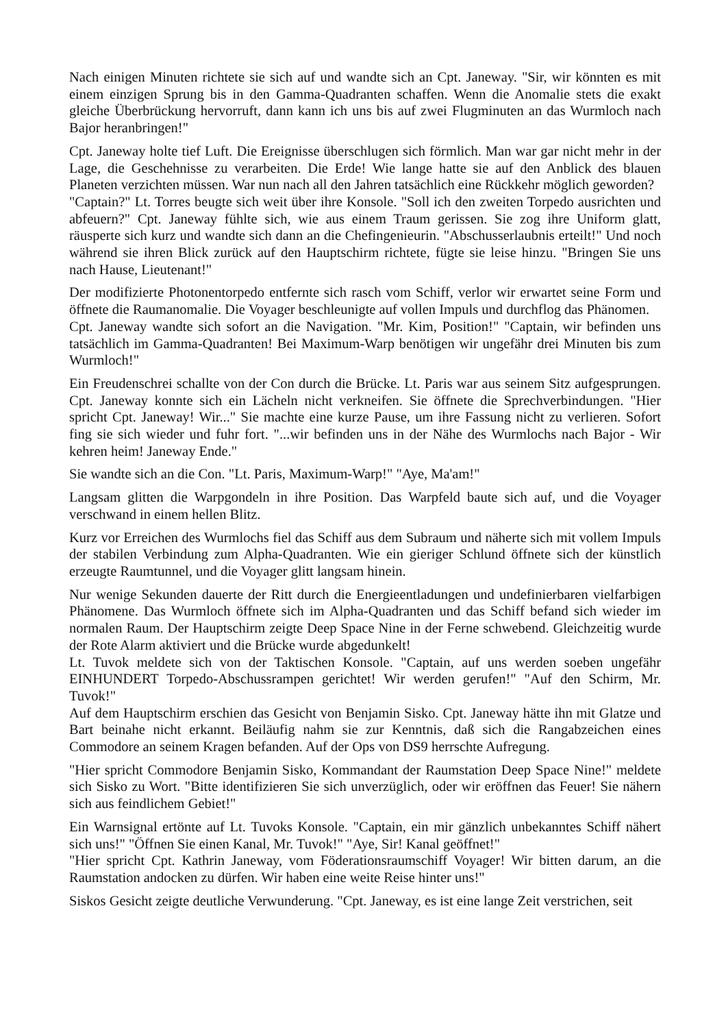Nach einigen Minuten richtete sie sich auf und wandte sich an Cpt. Janeway. "Sir, wir könnten es mit einem einzigen Sprung bis in den Gamma-Quadranten schaffen. Wenn die Anomalie stets die exakt gleiche Überbrückung hervorruft, dann kann ich uns bis auf zwei Flugminuten an das Wurmloch nach Bajor heranbringen!"
Cpt. Janeway holte tief Luft. Die Ereignisse überschlugen sich förmlich. Man war gar nicht mehr in der Lage, die Geschehnisse zu verarbeiten. Die Erde! Wie lange hatte sie auf den Anblick des blauen Planeten verzichten müssen. War nun nach all den Jahren tatsächlich eine Rückkehr möglich geworden?
"Captain?" Lt. Torres beugte sich weit über ihre Konsole. "Soll ich den zweiten Torpedo ausrichten und abfeuern?" Cpt. Janeway fühlte sich, wie aus einem Traum gerissen. Sie zog ihre Uniform glatt, räusperte sich kurz und wandte sich dann an die Chefingenieurin. "Abschusserlaubnis erteilt!" Und noch während sie ihren Blick zurück auf den Hauptschirm richtete, fügte sie leise hinzu. "Bringen Sie uns nach Hause, Lieutenant!"
Der modifizierte Photonentorpedo entfernte sich rasch vom Schiff, verlor wir erwartet seine Form und öffnete die Raumanomalie. Die Voyager beschleunigte auf vollen Impuls und durchflog das Phänomen.
Cpt. Janeway wandte sich sofort an die Navigation. "Mr. Kim, Position!" "Captain, wir befinden uns tatsächlich im Gamma-Quadranten! Bei Maximum-Warp benötigen wir ungefähr drei Minuten bis zum Wurmloch!"
Ein Freudenschrei schallte von der Con durch die Brücke. Lt. Paris war aus seinem Sitz aufgesprungen. Cpt. Janeway konnte sich ein Lächeln nicht verkneifen. Sie öffnete die Sprechverbindungen. "Hier spricht Cpt. Janeway! Wir..." Sie machte eine kurze Pause, um ihre Fassung nicht zu verlieren. Sofort fing sie sich wieder und fuhr fort. "...wir befinden uns in der Nähe des Wurmlochs nach Bajor - Wir kehren heim! Janeway Ende."
Sie wandte sich an die Con. "Lt. Paris, Maximum-Warp!" "Aye, Ma'am!"
Langsam glitten die Warpgondeln in ihre Position. Das Warpfeld baute sich auf, und die Voyager verschwand in einem hellen Blitz.
Kurz vor Erreichen des Wurmlochs fiel das Schiff aus dem Subraum und näherte sich mit vollem Impuls der stabilen Verbindung zum Alpha-Quadranten. Wie ein gieriger Schlund öffnete sich der künstlich erzeugte Raumtunnel, und die Voyager glitt langsam hinein.
Nur wenige Sekunden dauerte der Ritt durch die Energieentladungen und undefinierbaren vielfarbigen Phänomene. Das Wurmloch öffnete sich im Alpha-Quadranten und das Schiff befand sich wieder im normalen Raum. Der Hauptschirm zeigte Deep Space Nine in der Ferne schwebend. Gleichzeitig wurde der Rote Alarm aktiviert und die Brücke wurde abgedunkelt!
Lt. Tuvok meldete sich von der Taktischen Konsole. "Captain, auf uns werden soeben ungefähr EINHUNDERT Torpedo-Abschussrampen gerichtet! Wir werden gerufen!" "Auf den Schirm, Mr. Tuvok!"
Auf dem Hauptschirm erschien das Gesicht von Benjamin Sisko. Cpt. Janeway hätte ihn mit Glatze und Bart beinahe nicht erkannt. Beiläufig nahm sie zur Kenntnis, daß sich die Rangabzeichen eines Commodore an seinem Kragen befanden. Auf der Ops von DS9 herrschte Aufregung.
"Hier spricht Commodore Benjamin Sisko, Kommandant der Raumstation Deep Space Nine!" meldete sich Sisko zu Wort. "Bitte identifizieren Sie sich unverzüglich, oder wir eröffnen das Feuer! Sie nähern sich aus feindlichem Gebiet!"
Ein Warnsignal ertönte auf Lt. Tuvoks Konsole. "Captain, ein mir gänzlich unbekanntes Schiff nähert sich uns!" "Öffnen Sie einen Kanal, Mr. Tuvok!" "Aye, Sir! Kanal geöffnet!"
"Hier spricht Cpt. Kathrin Janeway, vom Föderationsraumschiff Voyager! Wir bitten darum, an die Raumstation andocken zu dürfen. Wir haben eine weite Reise hinter uns!"
Siskos Gesicht zeigte deutliche Verwunderung. "Cpt. Janeway, es ist eine lange Zeit verstrichen, seit